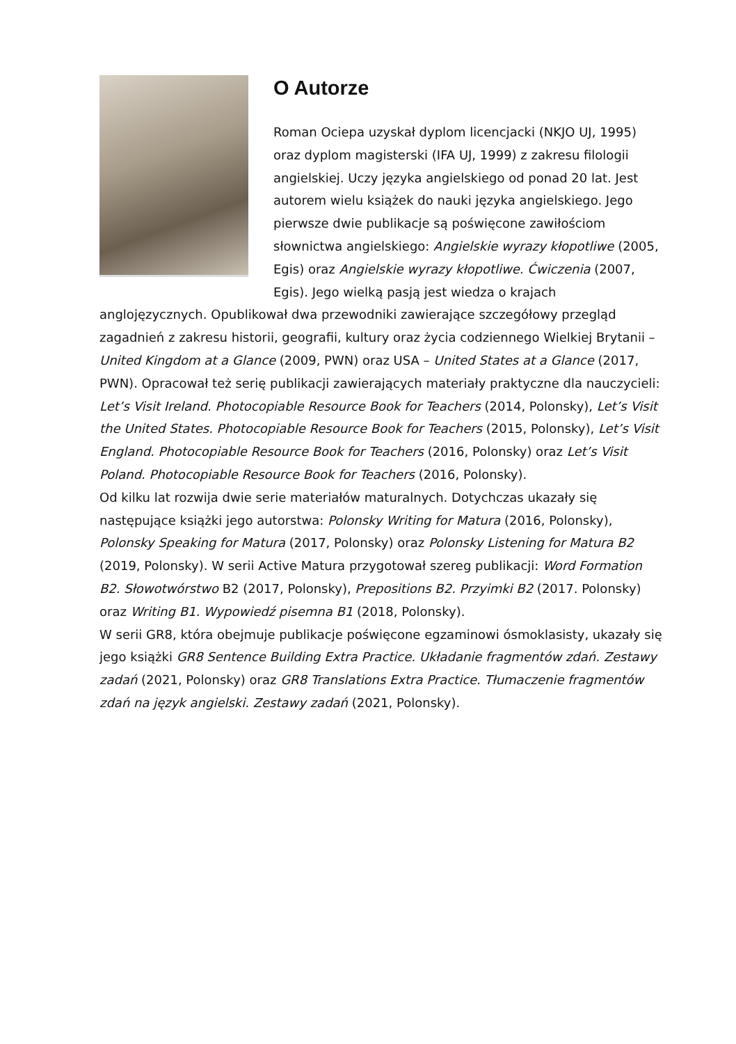O Autorze
Roman Ociepa uzyskał dyplom licencjacki (NKJO UJ, 1995) oraz dyplom magisterski (IFA UJ, 1999) z zakresu filologii angielskiej. Uczy języka angielskiego od ponad 20 lat. Jest autorem wielu książek do nauki języka angielskiego. Jego pierwsze dwie publikacje są poświęcone zawiłościom słownictwa angielskiego: Angielskie wyrazy kłopotliwe (2005, Egis) oraz Angielskie wyrazy kłopotliwe. Ćwiczenia (2007, Egis). Jego wielką pasją jest wiedza o krajach anglojęzycznych. Opublikował dwa przewodniki zawierające szczegółowy przegląd zagadnień z zakresu historii, geografii, kultury oraz życia codziennego Wielkiej Brytanii – United Kingdom at a Glance (2009, PWN) oraz USA – United States at a Glance (2017, PWN). Opracował też serię publikacji zawierających materiały praktyczne dla nauczycieli: Let’s Visit Ireland. Photocopiable Resource Book for Teachers (2014, Polonsky), Let’s Visit the United States. Photocopiable Resource Book for Teachers (2015, Polonsky), Let’s Visit England. Photocopiable Resource Book for Teachers (2016, Polonsky) oraz Let’s Visit Poland. Photocopiable Resource Book for Teachers (2016, Polonsky).
Od kilku lat rozwija dwie serie materiałów maturalnych. Dotychczas ukazały się następujące książki jego autorstwa: Polonsky Writing for Matura (2016, Polonsky), Polonsky Speaking for Matura (2017, Polonsky) oraz Polonsky Listening for Matura B2 (2019, Polonsky). W serii Active Matura przygotował szereg publikacji: Word Formation B2. Słowotwórstwo B2 (2017, Polonsky), Prepositions B2. Przyimki B2 (2017. Polonsky) oraz Writing B1. Wypowiedź pisemna B1 (2018, Polonsky).
W serii GR8, która obejmuje publikacje poświęcone egzaminowi ósmoklasisty, ukazały się jego książki GR8 Sentence Building Extra Practice. Układanie fragmentów zdań. Zestawy zadań (2021, Polonsky) oraz GR8 Translations Extra Practice. Tłumaczenie fragmentów zdań na język angielski. Zestawy zadań (2021, Polonsky).